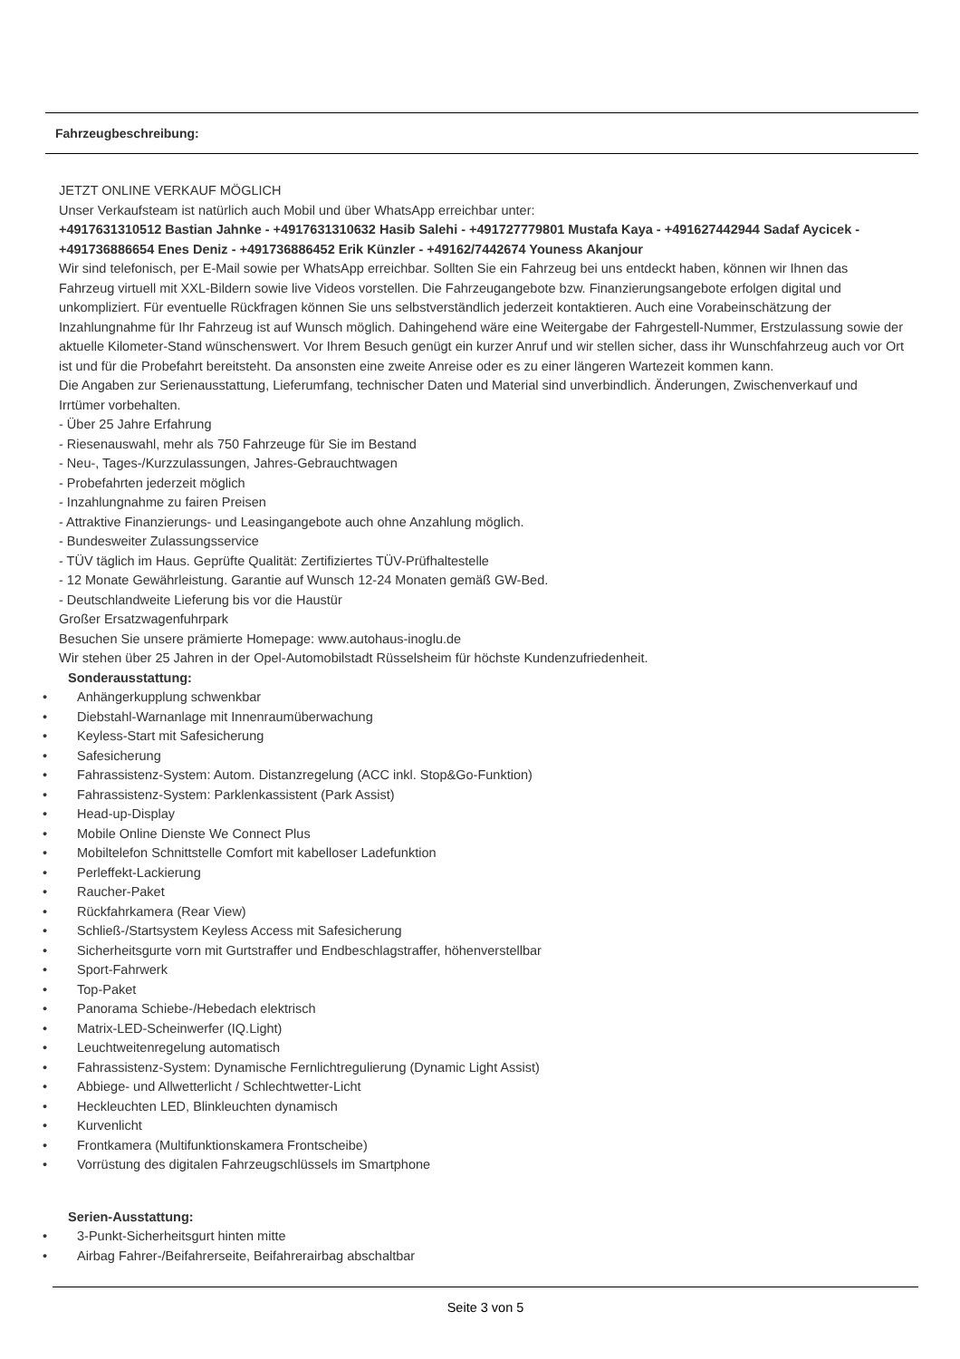Fahrzeugbeschreibung:
JETZT ONLINE VERKAUF MÖGLICH
Unser Verkaufsteam ist natürlich auch Mobil und über WhatsApp erreichbar unter:
+4917631310512 Bastian Jahnke - +4917631310632 Hasib Salehi - +491727779801 Mustafa Kaya - +491627442944 Sadaf Aycicek - +491736886654 Enes Deniz - +491736886452 Erik Künzler - +49162/7442674 Youness Akanjour
Wir sind telefonisch, per E-Mail sowie per WhatsApp erreichbar. Sollten Sie ein Fahrzeug bei uns entdeckt haben, können wir Ihnen das Fahrzeug virtuell mit XXL-Bildern sowie live Videos vorstellen. Die Fahrzeugangebote bzw. Finanzierungsangebote erfolgen digital und unkompliziert. Für eventuelle Rückfragen können Sie uns selbstverständlich jederzeit kontaktieren. Auch eine Vorabeinschätzung der Inzahlungnahme für Ihr Fahrzeug ist auf Wunsch möglich. Dahingehend wäre eine Weitergabe der Fahrgestell-Nummer, Erstzulassung sowie der aktuelle Kilometer-Stand wünschenswert. Vor Ihrem Besuch genügt ein kurzer Anruf und wir stellen sicher, dass ihr Wunschfahrzeug auch vor Ort ist und für die Probefahrt bereitsteht. Da ansonsten eine zweite Anreise oder es zu einer längeren Wartezeit kommen kann.
Die Angaben zur Serienausstattung, Lieferumfang, technischer Daten und Material sind unverbindlich. Änderungen, Zwischenverkauf und Irrtümer vorbehalten.
- Über 25 Jahre Erfahrung
- Riesenauswahl, mehr als 750 Fahrzeuge für Sie im Bestand
- Neu-, Tages-/Kurzzulassungen, Jahres-Gebrauchtwagen
- Probefahrten jederzeit möglich
- Inzahlungnahme zu fairen Preisen
- Attraktive Finanzierungs- und Leasingangebote auch ohne Anzahlung möglich.
- Bundesweiter Zulassungsservice
- TÜV täglich im Haus. Geprüfte Qualität: Zertifiziertes TÜV-Prüfhaltestelle
- 12 Monate Gewährleistung. Garantie auf Wunsch 12-24 Monaten gemäß GW-Bed.
- Deutschlandweite Lieferung bis vor die Haustür
Großer Ersatzwagenfuhrpark
Besuchen Sie unsere prämierte Homepage: www.autohaus-inoglu.de
Wir stehen über 25 Jahren in der Opel-Automobilstadt Rüsselsheim für höchste Kundenzufriedenheit.
Sonderausstattung:
• Anhängerkupplung schwenkbar
• Diebstahl-Warnanlage mit Innenraumüberwachung
• Keyless-Start mit Safesicherung
• Safesicherung
• Fahrassistenz-System: Autom. Distanzregelung (ACC inkl. Stop&Go-Funktion)
• Fahrassistenz-System: Parklenkassistent (Park Assist)
• Head-up-Display
• Mobile Online Dienste We Connect Plus
• Mobiltelefon Schnittstelle Comfort mit kabelloser Ladefunktion
• Perleffekt-Lackierung
• Raucher-Paket
• Rückfahrkamera (Rear View)
• Schließ-/Startsystem Keyless Access mit Safesicherung
• Sicherheitsgurte vorn mit Gurtstraffer und Endbeschlagstraffer, höhenverstellbar
• Sport-Fahrwerk
• Top-Paket
• Panorama Schiebe-/Hebedach elektrisch
• Matrix-LED-Scheinwerfer (IQ.Light)
• Leuchtweitenregelung automatisch
• Fahrassistenz-System: Dynamische Fernlichtregulierung (Dynamic Light Assist)
• Abbiege- und Allwetterlicht / Schlechtwetter-Licht
• Heckleuchten LED, Blinkleuchten dynamisch
• Kurvenlicht
• Frontkamera (Multifunktionskamera Frontscheibe)
• Vorrüstung des digitalen Fahrzeugschlüssels im Smartphone
Serien-Ausstattung:
• 3-Punkt-Sicherheitsgurt hinten mitte
• Airbag Fahrer-/Beifahrerseite, Beifahrerairbag abschaltbar
Seite 3 von 5